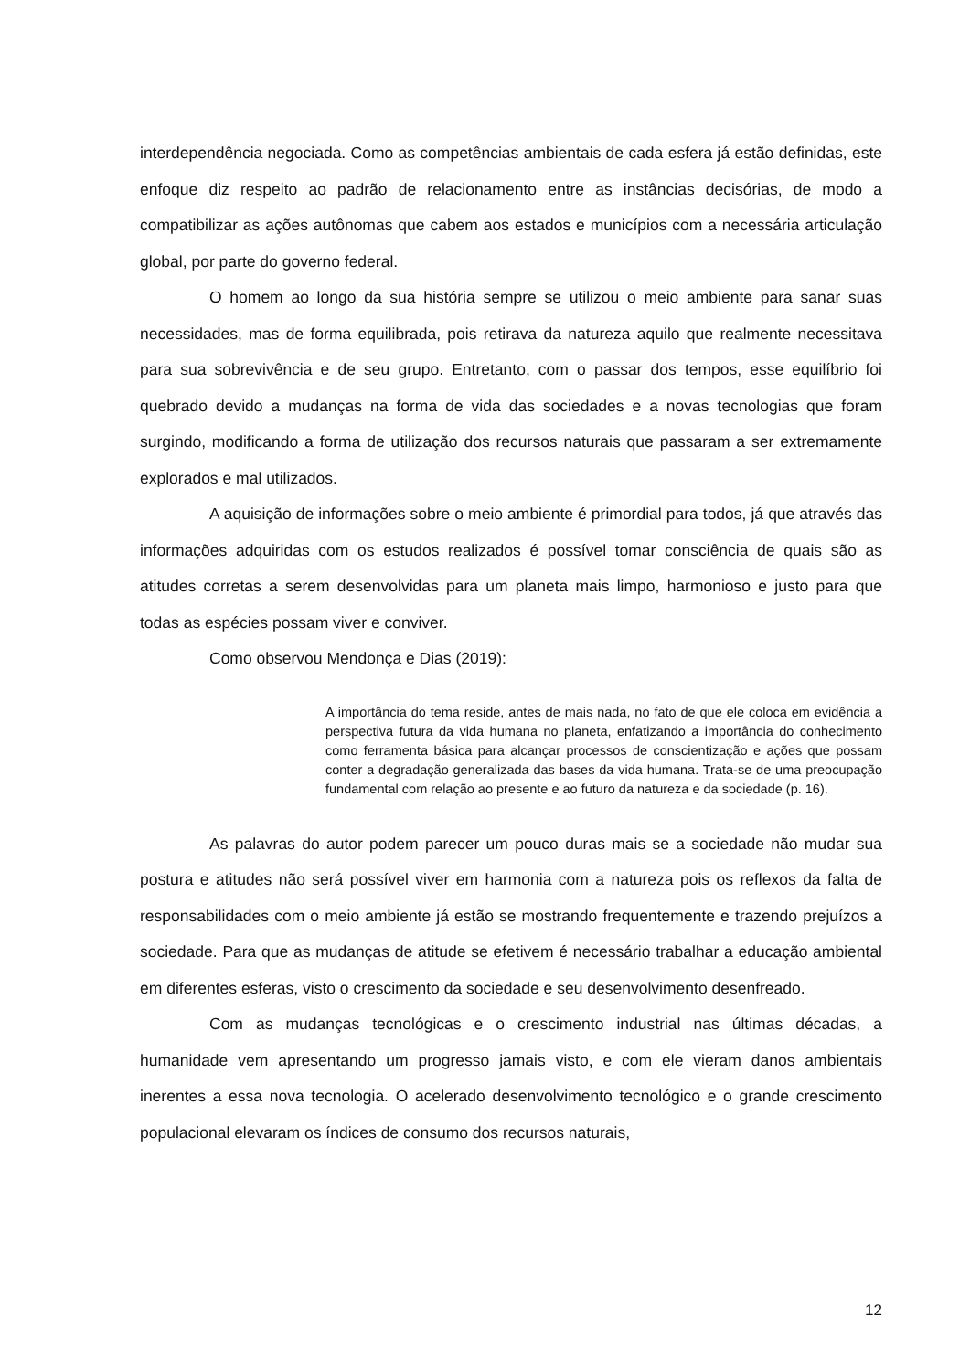interdependência negociada. Como as competências ambientais de cada esfera já estão definidas, este enfoque diz respeito ao padrão de relacionamento entre as instâncias decisórias, de modo a compatibilizar as ações autônomas que cabem aos estados e municípios com a necessária articulação global, por parte do governo federal.
O homem ao longo da sua história sempre se utilizou o meio ambiente para sanar suas necessidades, mas de forma equilibrada, pois retirava da natureza aquilo que realmente necessitava para sua sobrevivência e de seu grupo. Entretanto, com o passar dos tempos, esse equilíbrio foi quebrado devido a mudanças na forma de vida das sociedades e a novas tecnologias que foram surgindo, modificando a forma de utilização dos recursos naturais que passaram a ser extremamente explorados e mal utilizados.
A aquisição de informações sobre o meio ambiente é primordial para todos, já que através das informações adquiridas com os estudos realizados é possível tomar consciência de quais são as atitudes corretas a serem desenvolvidas para um planeta mais limpo, harmonioso e justo para que todas as espécies possam viver e conviver.
Como observou Mendonça e Dias (2019):
A importância do tema reside, antes de mais nada, no fato de que ele coloca em evidência a perspectiva futura da vida humana no planeta, enfatizando a importância do conhecimento como ferramenta básica para alcançar processos de conscientização e ações que possam conter a degradação generalizada das bases da vida humana. Trata-se de uma preocupação fundamental com relação ao presente e ao futuro da natureza e da sociedade (p. 16).
As palavras do autor podem parecer um pouco duras mais se a sociedade não mudar sua postura e atitudes não será possível viver em harmonia com a natureza pois os reflexos da falta de responsabilidades com o meio ambiente já estão se mostrando frequentemente e trazendo prejuízos a sociedade. Para que as mudanças de atitude se efetivem é necessário trabalhar a educação ambiental em diferentes esferas, visto o crescimento da sociedade e seu desenvolvimento desenfreado.
Com as mudanças tecnológicas e o crescimento industrial nas últimas décadas, a humanidade vem apresentando um progresso jamais visto, e com ele vieram danos ambientais inerentes a essa nova tecnologia. O acelerado desenvolvimento tecnológico e o grande crescimento populacional elevaram os índices de consumo dos recursos naturais,
12